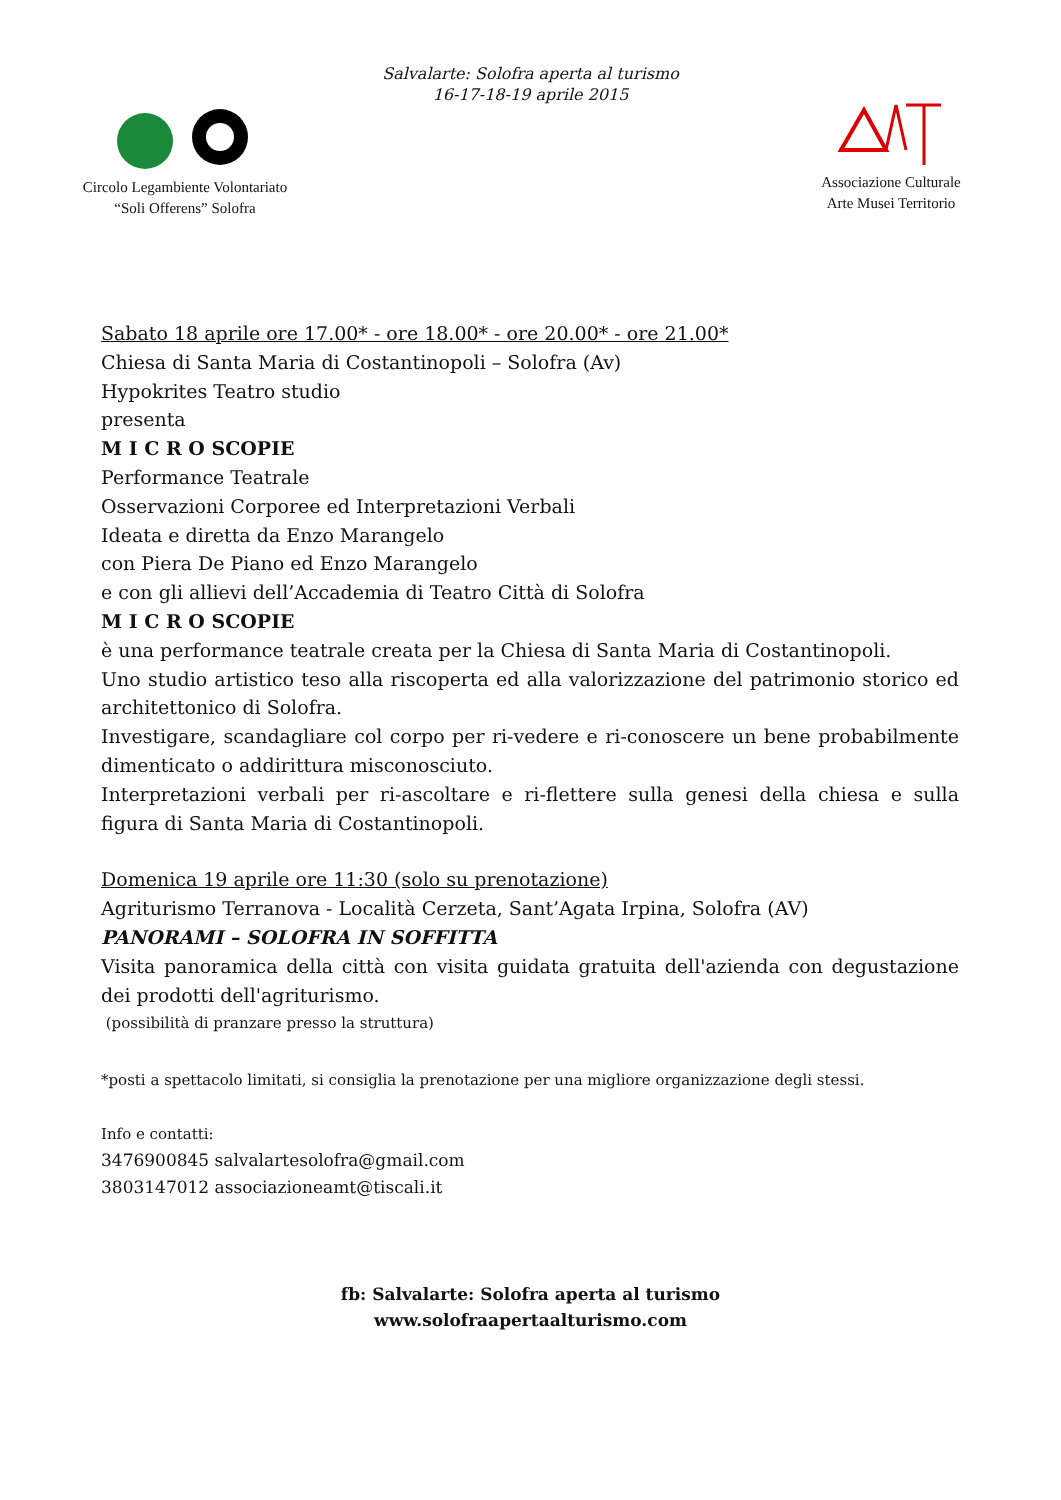Salvalarte: Solofra aperta al turismo
16-17-18-19 aprile 2015
Circolo Legambiente Volontariato
“Soli Offerens” Solofra
Associazione Culturale
Arte Musei Territorio
Sabato 18 aprile ore 17.00* - ore 18.00* - ore 20.00* - ore 21.00*
Chiesa di Santa Maria di Costantinopoli – Solofra (Av)
Hypokrites Teatro studio
presenta
M I C R O SCOPIE
Performance Teatrale
Osservazioni Corporee ed Interpretazioni Verbali
Ideata e diretta da Enzo Marangelo
con Piera De Piano ed Enzo Marangelo
e con gli allievi dell’Accademia di Teatro Città di Solofra
M I C R O SCOPIE
è una performance teatrale creata per la Chiesa di Santa Maria di Costantinopoli.
Uno studio artistico teso alla riscoperta ed alla valorizzazione del patrimonio storico ed architettonico di Solofra.
Investigare, scandagliare col corpo per ri-vedere e ri-conoscere un bene probabilmente dimenticato o addirittura misconosciuto.
Interpretazioni verbali per ri-ascoltare e ri-flettere sulla genesi della chiesa e sulla figura di Santa Maria di Costantinopoli.
Domenica 19 aprile ore 11:30 (solo su prenotazione)
Agriturismo Terranova - Località Cerzeta, Sant’Agata Irpina, Solofra (AV)
PANORAMI – SOLOFRA IN SOFFITTA
Visita panoramica della città con visita guidata gratuita dell'azienda con degustazione dei prodotti dell'agriturismo.
(possibilità di pranzare presso la struttura)
*posti a spettacolo limitati, si consiglia la prenotazione per una migliore organizzazione degli stessi.
Info e contatti:
3476900845 salvalartesolofra@gmail.com
3803147012 associazioneamt@tiscali.it
fb: Salvalarte: Solofra aperta al turismo
www.solofraapertaalturismo.com